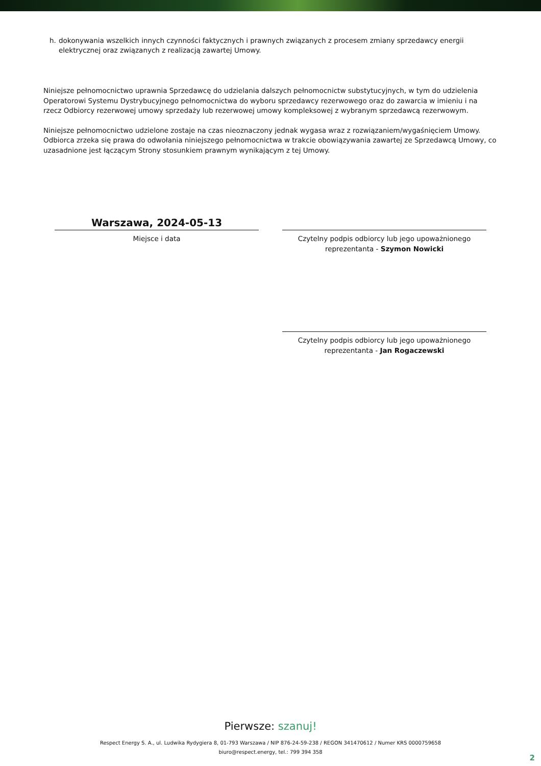h. dokonywania wszelkich innych czynności faktycznych i prawnych związanych z procesem zmiany sprzedawcy energii elektrycznej oraz związanych z realizacją zawartej Umowy.
Niniejsze pełnomocnictwo uprawnia Sprzedawcę do udzielania dalszych pełnomocnictw substytucyjnych, w tym do udzielenia Operatorowi Systemu Dystrybucyjnego pełnomocnictwa do wyboru sprzedawcy rezerwowego oraz do zawarcia w imieniu i na rzecz Odbiorcy rezerwowej umowy sprzedaży lub rezerwowej umowy kompleksowej z wybranym sprzedawcą rezerwowym.
Niniejsze pełnomocnictwo udzielone zostaje na czas nieoznaczony jednak wygasa wraz z rozwiązaniem/wygaśnięciem Umowy. Odbiorca zrzeka się prawa do odwołania niniejszego pełnomocnictwa w trakcie obowiązywania zawartej ze Sprzedawcą Umowy, co uzasadnione jest łączącym Strony stosunkiem prawnym wynikającym z tej Umowy.
Warszawa, 2024-05-13
Miejsce i data
Czytelny podpis odbiorcy lub jego upoważnionego reprezentanta - Szymon Nowicki
Czytelny podpis odbiorcy lub jego upoważnionego reprezentanta - Jan Rogaczewski
Pierwsze: szanuj!
Respect Energy S. A., ul. Ludwika Rydygiera 8, 01-793 Warszawa / NIP 876-24-59-238 / REGON 341470612 / Numer KRS 0000759658
biuro@respect.energy, tel.: 799 394 358
2